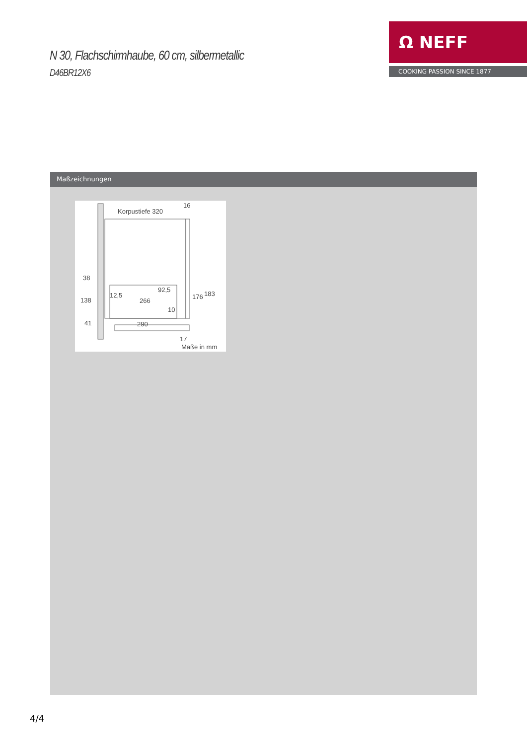N 30, Flachschirmhaube, 60 cm, silbermetallic
D46BR12X6
Ω NEFF
COOKING PASSION SINCE 1877
Maßzeichnungen
Korpustiefe 320
16
38
138
41
12,5
92,5
266
10
176
183
290
17
Maße in mm
4/4